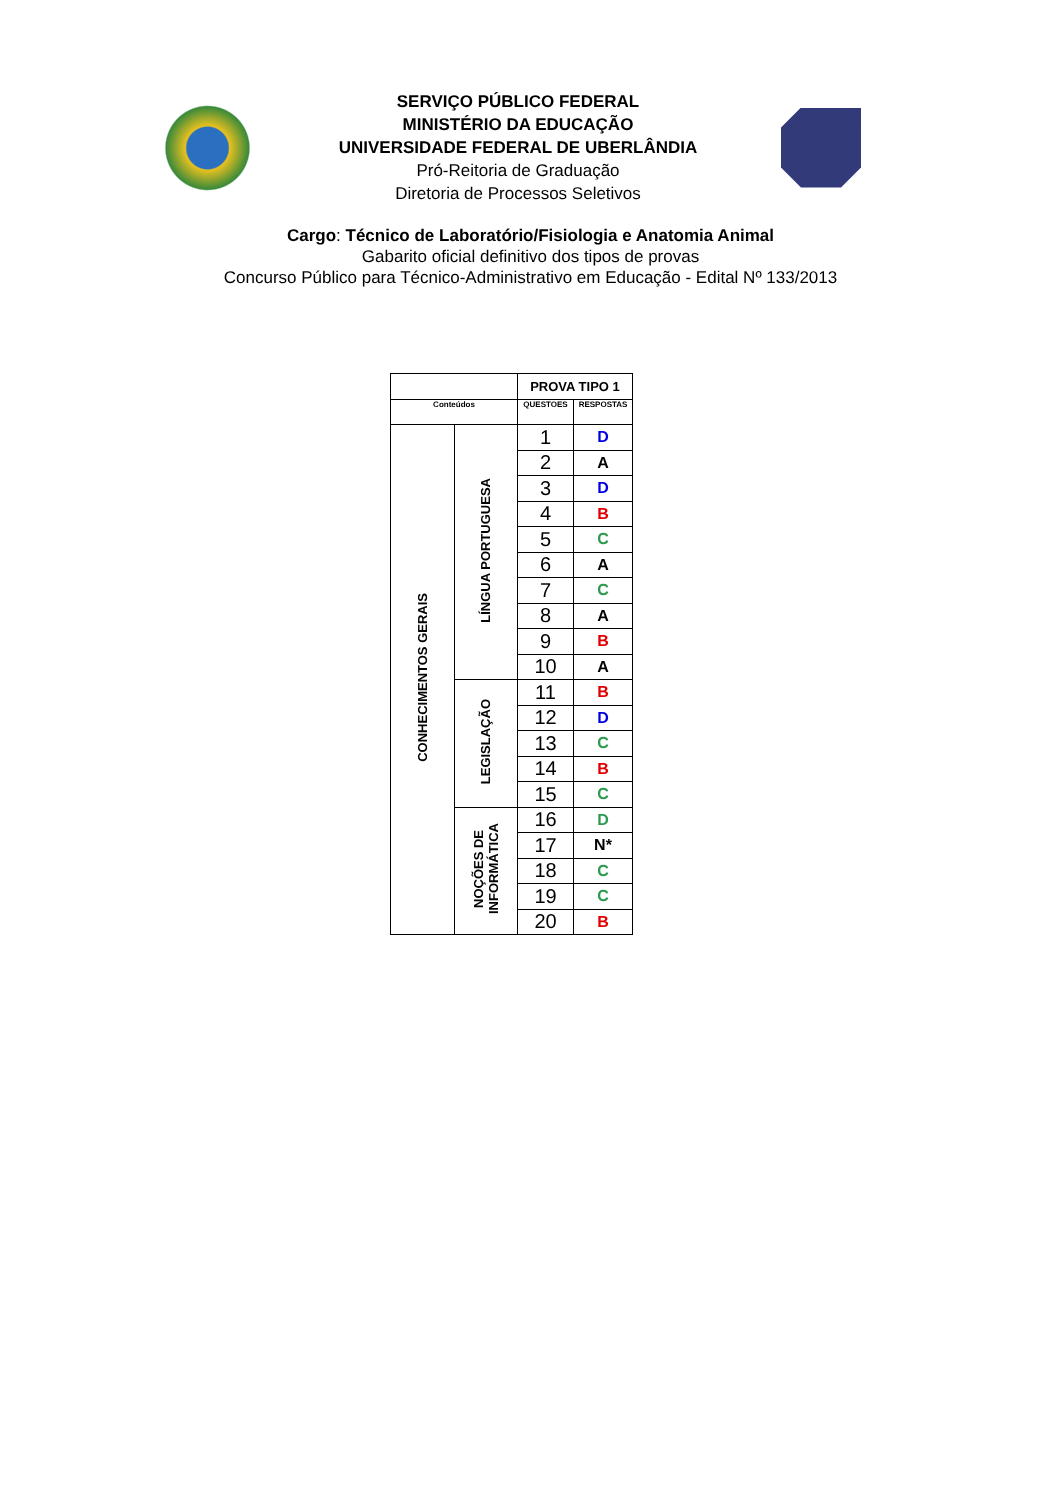SERVIÇO PÚBLICO FEDERAL
MINISTÉRIO DA EDUCAÇÃO
UNIVERSIDADE FEDERAL DE UBERLÂNDIA
Pró-Reitoria de Graduação
Diretoria de Processos Seletivos
Cargo: Técnico de Laboratório/Fisiologia e Anatomia Animal
Gabarito oficial definitivo dos tipos de provas
Concurso Público para Técnico-Administrativo em Educação - Edital Nº 133/2013
| | | PROVA TIPO 1 | |
| Conteúdos | | QUESTOES | RESPOSTAS |
| CONHECIMENTOS GERAIS | LÍNGUA PORTUGUESA | 1 | D |
| | | 2 | A |
| | | 3 | D |
| | | 4 | B |
| | | 5 | C |
| | | 6 | A |
| | | 7 | C |
| | | 8 | A |
| | | 9 | B |
| | | 10 | A |
| | LEGISLAÇÃO | 11 | B |
| | | 12 | D |
| | | 13 | C |
| | | 14 | B |
| | | 15 | C |
| | NOÇÕES DE INFORMÁTICA | 16 | D |
| | | 17 | N* |
| | | 18 | C |
| | | 19 | C |
| | | 20 | B |